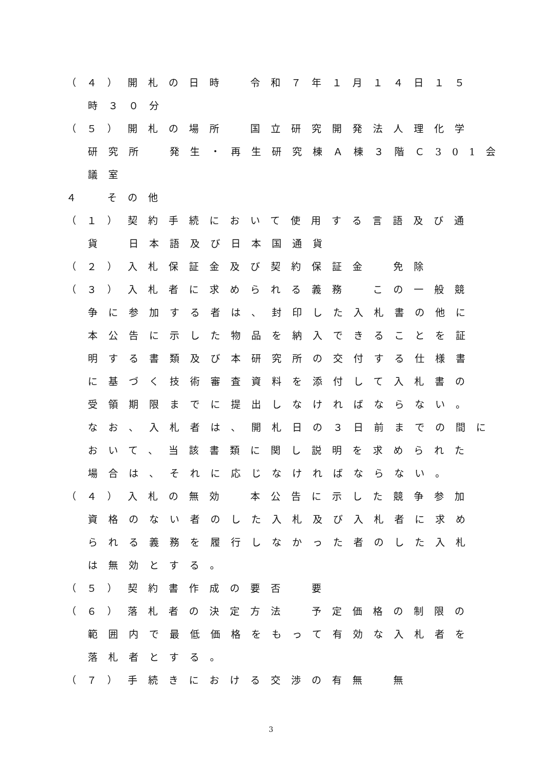（４）開札の日時　令和７年１月１４日１５
時３０分
（５）開札の場所　国立研究開発法人理化学
研究所　発生・再生研究棟Ａ棟３階Ｃ301会
議室
４　その他
（１）契約手続において使用する言語及び通
貨　日本語及び日本国通貨
（２）入札保証金及び契約保証金　免除
（３）入札者に求められる義務　この一般競
争に参加する者は、封印した入札書の他に
本公告に示した物品を納入できることを証
明する書類及び本研究所の交付する仕様書
に基づく技術審査資料を添付して入札書の
受領期限までに提出しなければならない。
なお、入札者は、開札日の３日前までの間に
おいて、当該書類に関し説明を求められた
場合は、それに応じなければならない。
（４）入札の無効　本公告に示した競争参加
資格のない者のした入札及び入札者に求め
られる義務を履行しなかった者のした入札
は無効とする。
（５）契約書作成の要否　要
（６）落札者の決定方法　予定価格の制限の
範囲内で最低価格をもって有効な入札者を
落札者とする。
（７）手続きにおける交渉の有無　無
3